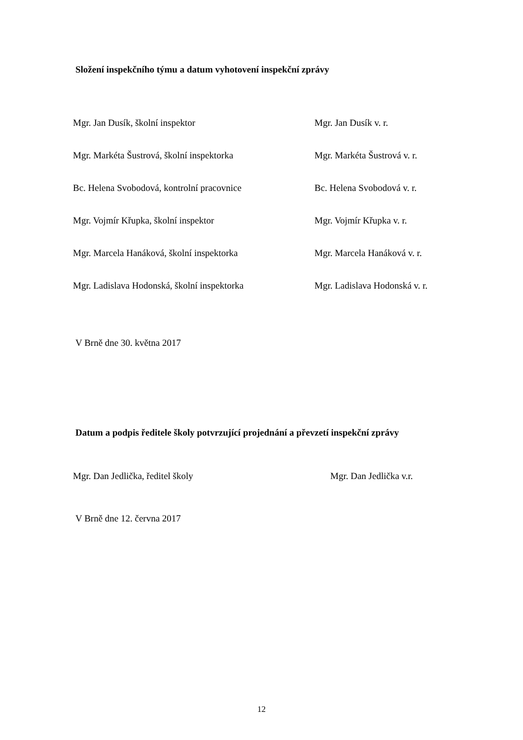Složení inspekčního týmu a datum vyhotovení inspekční zprávy
Mgr. Jan Dusík, školní inspektor Mgr. Jan Dusík v. r.
Mgr. Markéta Šustrová, školní inspektorka Mgr. Markéta Šustrová v. r.
Bc. Helena Svobodová, kontrolní pracovnice Bc. Helena Svobodová v. r.
Mgr. Vojmír Křupka, školní inspektor Mgr. Vojmír Křupka v. r.
Mgr. Marcela Hanáková, školní inspektorka Mgr. Marcela Hanáková v. r.
Mgr. Ladislava Hodonská, školní inspektorka Mgr. Ladislava Hodonská v. r.
V Brně dne 30. května 2017
Datum a podpis ředitele školy potvrzující projednání a převzetí inspekční zprávy
Mgr. Dan Jedlička, ředitel školy Mgr. Dan Jedlička v.r.
V Brně dne 12. června 2017
12